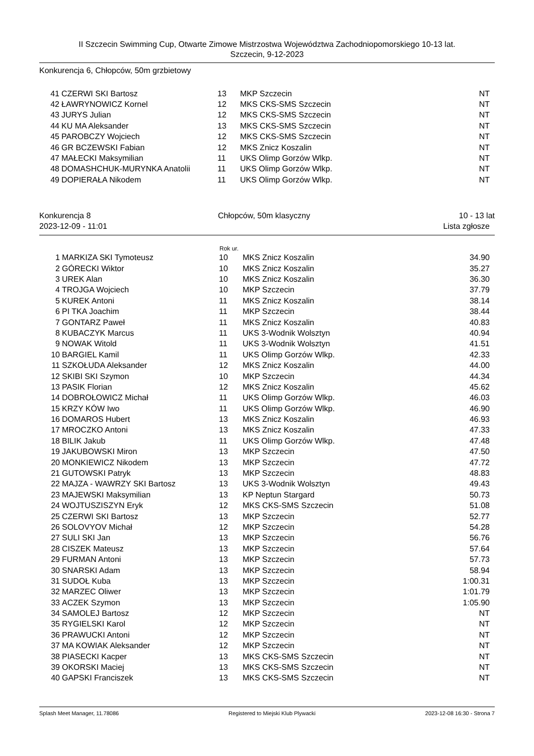II Szczecin Swimming Cup, Otwarte Zimowe Mistrzostwa Województwa Zachodniopomorskiego 10-13 lat.
Szczecin, 9-12-2023
Konkurencja 6, Chłopców, 50m grzbietowy
| 41 | CZERWI SKI Bartosz | 13 | MKP Szczecin | NT |
| 42 | ŁAWRYNOWICZ Kornel | 12 | MKS CKS-SMS Szczecin | NT |
| 43 | JURYS Julian | 12 | MKS CKS-SMS Szczecin | NT |
| 44 | KU MA Aleksander | 13 | MKS CKS-SMS Szczecin | NT |
| 45 | PAROBCZY Wojciech | 12 | MKS CKS-SMS Szczecin | NT |
| 46 | GR BCZEWSKI Fabian | 12 | MKS Znicz Koszalin | NT |
| 47 | MAŁECKI Maksymilian | 11 | UKS Olimp Gorzów Wlkp. | NT |
| 48 | DOMASHCHUK-MURYNKA Anatolii | 11 | UKS Olimp Gorzów Wlkp. | NT |
| 49 | DOPIERAŁA Nikodem | 11 | UKS Olimp Gorzów Wlkp. | NT |
| Konkurencja 8 | Chłopców, 50m klasyczny | 10 - 13 lat |
| 2023-12-09 - 11:01 | | Lista zgłosze |
| | | Rok ur. | | |
| --- | --- | --- | --- | --- |
| 1 | MARKIZA SKI Tymoteusz | 10 | MKS Znicz Koszalin | 34.90 |
| 2 | GÓRECKI Wiktor | 10 | MKS Znicz Koszalin | 35.27 |
| 3 | UREK Alan | 10 | MKS Znicz Koszalin | 36.30 |
| 4 | TROJGA Wojciech | 10 | MKP Szczecin | 37.79 |
| 5 | KUREK Antoni | 11 | MKS Znicz Koszalin | 38.14 |
| 6 | PI TKA Joachim | 11 | MKP Szczecin | 38.44 |
| 7 | GONTARZ Paweł | 11 | MKS Znicz Koszalin | 40.83 |
| 8 | KUBACZYK Marcus | 11 | UKS 3-Wodnik Wolsztyn | 40.94 |
| 9 | NOWAK Witold | 11 | UKS 3-Wodnik Wolsztyn | 41.51 |
| 10 | BARGIEL Kamil | 11 | UKS Olimp Gorzów Wlkp. | 42.33 |
| 11 | SZKOŁUDA Aleksander | 12 | MKS Znicz Koszalin | 44.00 |
| 12 | SKIBI SKI Szymon | 10 | MKP Szczecin | 44.34 |
| 13 | PASIK Florian | 12 | MKS Znicz Koszalin | 45.62 |
| 14 | DOBROŁOWICZ Michał | 11 | UKS Olimp Gorzów Wlkp. | 46.03 |
| 15 | KRZY KÓW Iwo | 11 | UKS Olimp Gorzów Wlkp. | 46.90 |
| 16 | DOMAROS Hubert | 13 | MKS Znicz Koszalin | 46.93 |
| 17 | MROCZKO Antoni | 13 | MKS Znicz Koszalin | 47.33 |
| 18 | BILIK Jakub | 11 | UKS Olimp Gorzów Wlkp. | 47.48 |
| 19 | JAKUBOWSKI Miron | 13 | MKP Szczecin | 47.50 |
| 20 | MONKIEWICZ Nikodem | 13 | MKP Szczecin | 47.72 |
| 21 | GUTOWSKI Patryk | 13 | MKP Szczecin | 48.83 |
| 22 | MAJZA - WAWRZY SKI Bartosz | 13 | UKS 3-Wodnik Wolsztyn | 49.43 |
| 23 | MAJEWSKI Maksymilian | 13 | KP Neptun Stargard | 50.73 |
| 24 | WOJTUSZISZYN Eryk | 12 | MKS CKS-SMS Szczecin | 51.08 |
| 25 | CZERWI SKI Bartosz | 13 | MKP Szczecin | 52.77 |
| 26 | SOLOVYOV Michał | 12 | MKP Szczecin | 54.28 |
| 27 | SULI SKI Jan | 13 | MKP Szczecin | 56.76 |
| 28 | CISZEK Mateusz | 13 | MKP Szczecin | 57.64 |
| 29 | FURMAN Antoni | 13 | MKP Szczecin | 57.73 |
| 30 | SNARSKI Adam | 13 | MKP Szczecin | 58.94 |
| 31 | SUDOŁ Kuba | 13 | MKP Szczecin | 1:00.31 |
| 32 | MARZEC Oliwer | 13 | MKP Szczecin | 1:01.79 |
| 33 | ACZEK Szymon | 13 | MKP Szczecin | 1:05.90 |
| 34 | SAMOLEJ Bartosz | 12 | MKP Szczecin | NT |
| 35 | RYGIELSKI Karol | 12 | MKP Szczecin | NT |
| 36 | PRAWUCKI Antoni | 12 | MKP Szczecin | NT |
| 37 | MA KOWIAK Aleksander | 12 | MKP Szczecin | NT |
| 38 | PIASECKI Kacper | 13 | MKS CKS-SMS Szczecin | NT |
| 39 | OKORSKI Maciej | 13 | MKS CKS-SMS Szczecin | NT |
| 40 | GAPSKI Franciszek | 13 | MKS CKS-SMS Szczecin | NT |
Splash Meet Manager, 11.78086 Registered to Miejski Klub Plywacki 2023-12-08 16:30 - Strona 7